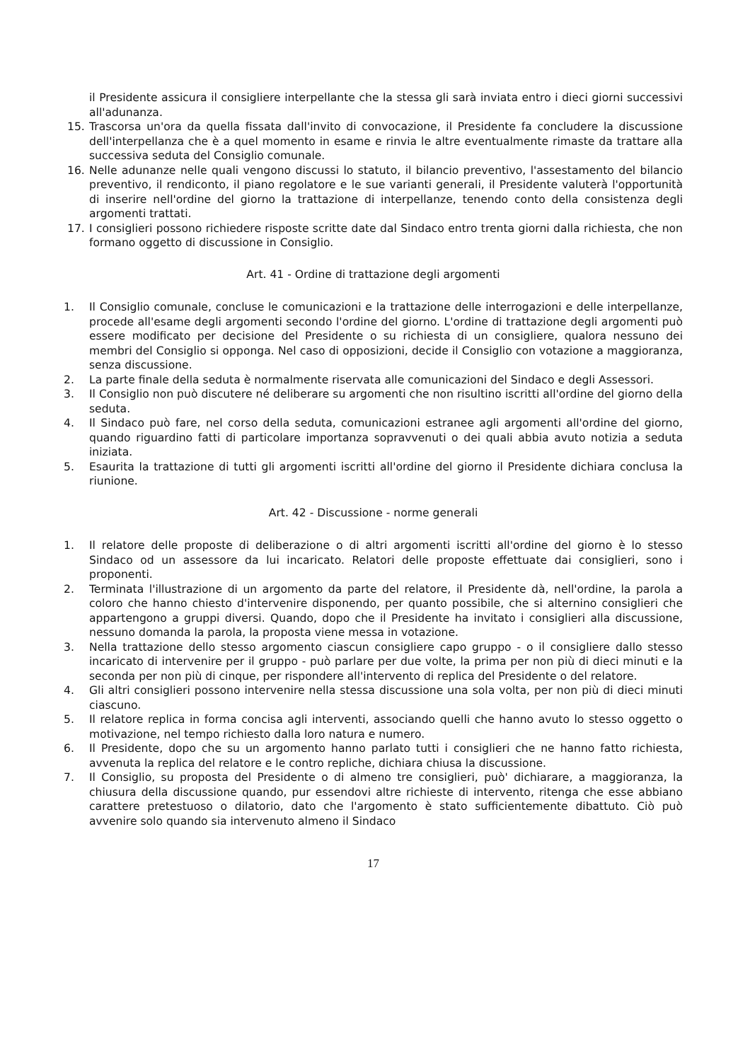il Presidente assicura il consigliere interpellante che la stessa gli sarà inviata entro i dieci giorni successivi all'adunanza.
15. Trascorsa un'ora da quella fissata dall'invito di convocazione, il Presidente fa concludere la discussione dell'interpellanza che è a quel momento in esame e rinvia le altre eventualmente rimaste da trattare alla successiva seduta del Consiglio comunale.
16. Nelle adunanze nelle quali vengono discussi lo statuto, il bilancio preventivo, l'assestamento del bilancio preventivo, il rendiconto, il piano regolatore e le sue varianti generali, il Presidente valuterà l'opportunità di inserire nell'ordine del giorno la trattazione di interpellanze, tenendo conto della consistenza degli argomenti trattati.
17. I consiglieri possono richiedere risposte scritte date dal Sindaco entro trenta giorni dalla richiesta, che non formano oggetto di discussione in Consiglio.
Art. 41 - Ordine di trattazione degli argomenti
1. Il Consiglio comunale, concluse le comunicazioni e la trattazione delle interrogazioni e delle interpellanze, procede all'esame degli argomenti secondo l'ordine del giorno. L'ordine di trattazione degli argomenti può essere modificato per decisione del Presidente o su richiesta di un consigliere, qualora nessuno dei membri del Consiglio si opponga. Nel caso di opposizioni, decide il Consiglio con votazione a maggioranza, senza discussione.
2. La parte finale della seduta è normalmente riservata alle comunicazioni del Sindaco e degli Assessori.
3. Il Consiglio non può discutere né deliberare su argomenti che non risultino iscritti all'ordine del giorno della seduta.
4. Il Sindaco può fare, nel corso della seduta, comunicazioni estranee agli argomenti all'ordine del giorno, quando riguardino fatti di particolare importanza sopravvenuti o dei quali abbia avuto notizia a seduta iniziata.
5. Esaurita la trattazione di tutti gli argomenti iscritti all'ordine del giorno il Presidente dichiara conclusa la riunione.
Art. 42 - Discussione - norme generali
1. Il relatore delle proposte di deliberazione o di altri argomenti iscritti all'ordine del giorno è lo stesso Sindaco od un assessore da lui incaricato. Relatori delle proposte effettuate dai consiglieri, sono i proponenti.
2. Terminata l'illustrazione di un argomento da parte del relatore, il Presidente dà, nell'ordine, la parola a coloro che hanno chiesto d'intervenire disponendo, per quanto possibile, che si alternino consiglieri che appartengono a gruppi diversi. Quando, dopo che il Presidente ha invitato i consiglieri alla discussione, nessuno domanda la parola, la proposta viene messa in votazione.
3. Nella trattazione dello stesso argomento ciascun consigliere capo gruppo - o il consigliere dallo stesso incaricato di intervenire per il gruppo - può parlare per due volte, la prima per non più di dieci minuti e la seconda per non più di cinque, per rispondere all'intervento di replica del Presidente o del relatore.
4. Gli altri consiglieri possono intervenire nella stessa discussione una sola volta, per non più di dieci minuti ciascuno.
5. Il relatore replica in forma concisa agli interventi, associando quelli che hanno avuto lo stesso oggetto o motivazione, nel tempo richiesto dalla loro natura e numero.
6. Il Presidente, dopo che su un argomento hanno parlato tutti i consiglieri che ne hanno fatto richiesta, avvenuta la replica del relatore e le contro repliche, dichiara chiusa la discussione.
7. Il Consiglio, su proposta del Presidente o di almeno tre consiglieri, può' dichiarare, a maggioranza, la chiusura della discussione quando, pur essendovi altre richieste di intervento, ritenga che esse abbiano carattere pretestuoso o dilatorio, dato che l'argomento è stato sufficientemente dibattuto. Ciò può avvenire solo quando sia intervenuto almeno il Sindaco
17